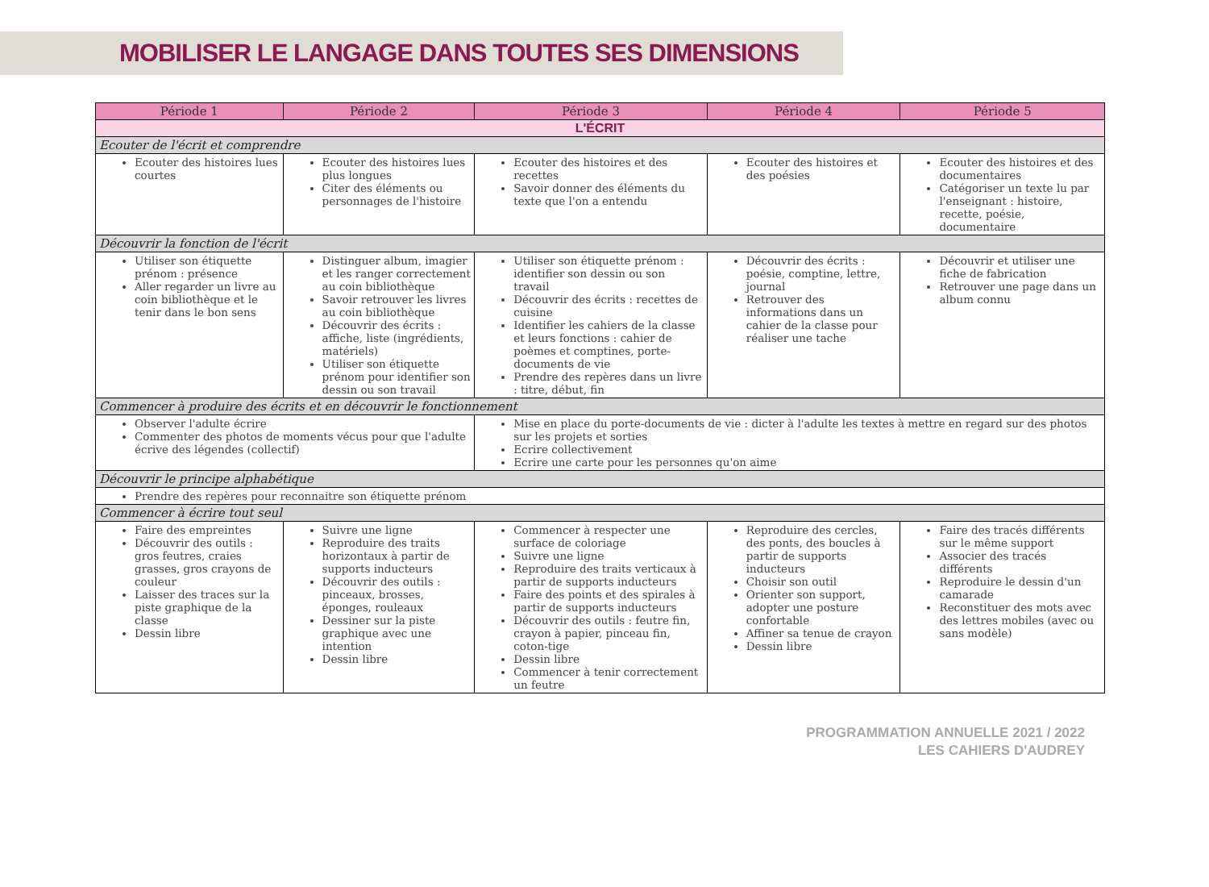MOBILISER LE LANGAGE DANS TOUTES SES DIMENSIONS
| Période 1 | Période 2 | Période 3 | Période 4 | Période 5 |
| --- | --- | --- | --- | --- |
| L'ÉCRIT | | | | |
| Ecouter de l'écrit et comprendre | | | | |
| Ecouter des histoires lues courtes | Ecouter des histoires lues plus longues Citer des éléments ou personnages de l'histoire | Ecouter des histoires et des recettes Savoir donner des éléments du texte que l'on a entendu | Ecouter des histoires et des poésies | Ecouter des histoires et des documentaires Catégoriser un texte lu par l'enseignant : histoire, recette, poésie, documentaire |
| Découvrir la fonction de l'écrit | | | | |
| Utiliser son étiquette prénom : présence Aller regarder un livre au coin bibliothèque et le tenir dans le bon sens | Distinguer album, imagier et les ranger correctement au coin bibliothèque Savoir retrouver les livres au coin bibliothèque Découvrir des écrits : affiche, liste (ingrédients, matériels) Utiliser son étiquette prénom pour identifier son dessin ou son travail | Utiliser son étiquette prénom : identifier son dessin ou son travail Découvrir des écrits : recettes de cuisine Identifier les cahiers de la classe et leurs fonctions : cahier de poèmes et comptines, porte-documents de vie Prendre des repères dans un livre : titre, début, fin | Découvrir des écrits : poésie, comptine, lettre, journal Retrouver des informations dans un cahier de la classe pour réaliser une tache | Découvrir et utiliser une fiche de fabrication Retrouver une page dans un album connu |
| Commencer à produire des écrits et en découvrir le fonctionnement | | | | |
| Observer l'adulte écrire Commenter des photos de moments vécus pour que l'adulte écrive des légendes (collectif) | | Mise en place du porte-documents de vie : dicter à l'adulte les textes à mettre en regard sur des photos sur les projets et sorties Ecrire collectivement Ecrire une carte pour les personnes qu'on aime | | |
| Découvrir le principe alphabétique | | | | |
| Prendre des repères pour reconnaitre son étiquette prénom | | | | |
| Commencer à écrire tout seul | | | | |
| Faire des empreintes Découvrir des outils : gros feutres, craies grasses, gros crayons de couleur Laisser des traces sur la piste graphique de la classe Dessin libre | Suivre une ligne Reproduire des traits horizontaux à partir de supports inducteurs Découvrir des outils : pinceaux, brosses, éponges, rouleaux Dessiner sur la piste graphique avec une intention Dessin libre | Commencer à respecter une surface de coloriage Suivre une ligne Reproduire des traits verticaux à partir de supports inducteurs Faire des points et des spirales à partir de supports inducteurs Découvrir des outils : feutre fin, crayon à papier, pinceau fin, coton-tige Dessin libre Commencer à tenir correctement un feutre | Reproduire des cercles, des ponts, des boucles à partir de supports inducteurs Choisir son outil Orienter son support, adopter une posture confortable Affiner sa tenue de crayon Dessin libre | Faire des tracés différents sur le même support Associer des tracés différents Reproduire le dessin d'un camarade Reconstituer des mots avec des lettres mobiles (avec ou sans modèle) |
PROGRAMMATION ANNUELLE 2021 / 2022
LES CAHIERS D'AUDREY